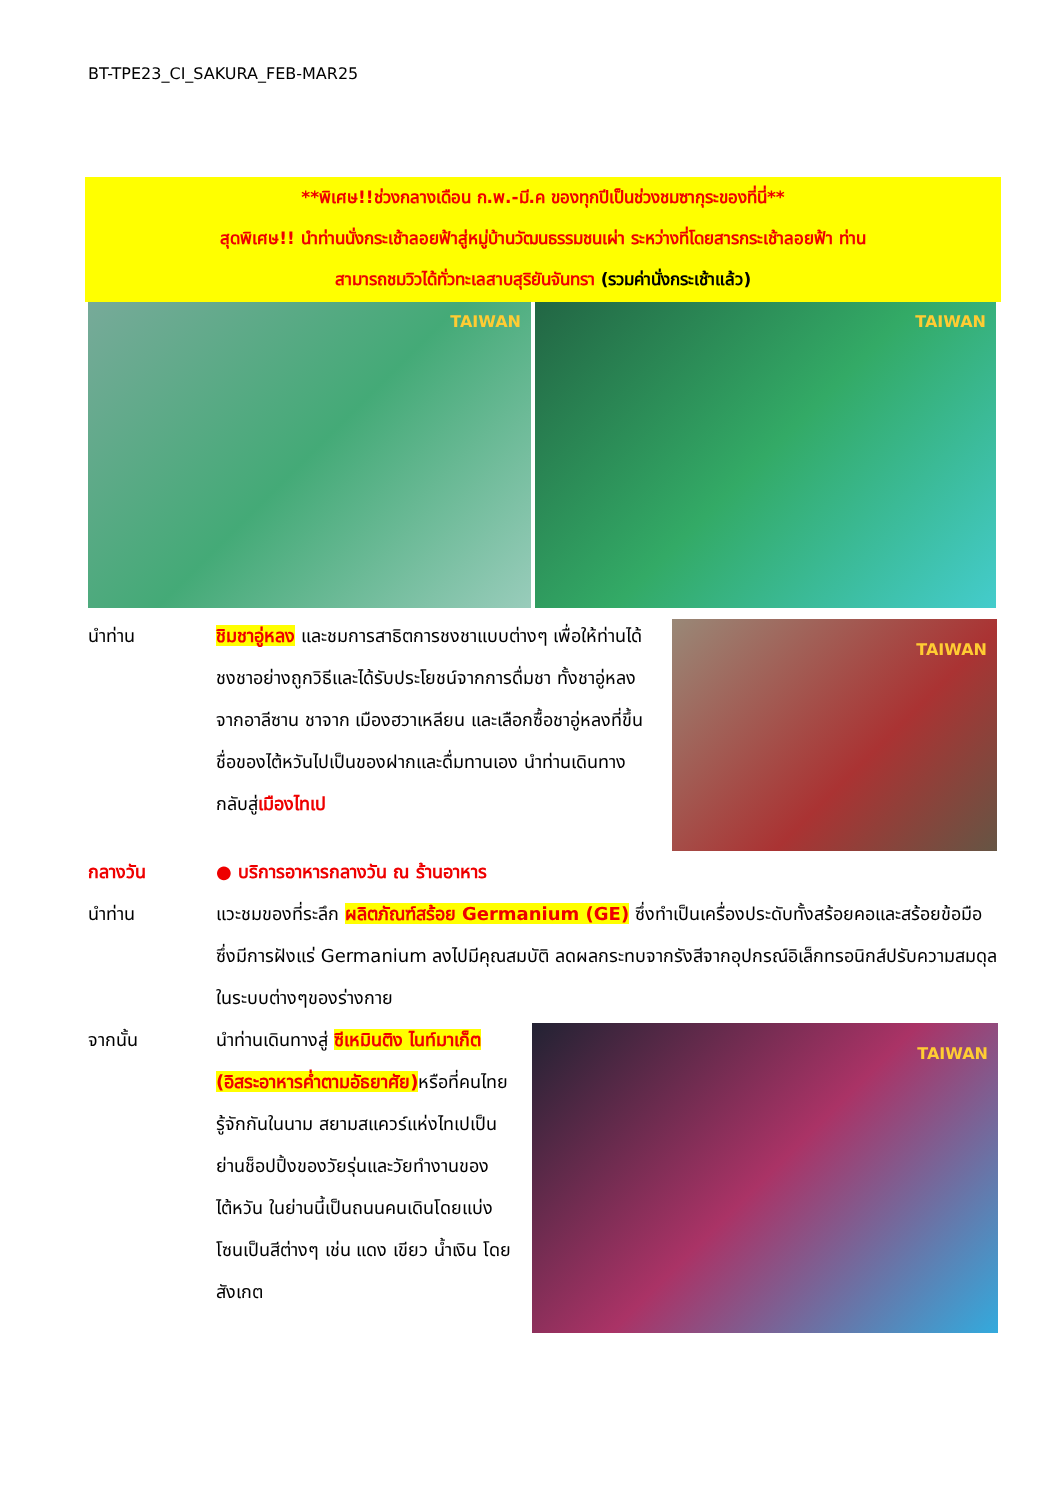BT-TPE23_CI_SAKURA_FEB-MAR25
**พิเศษ!!ช่วงกลางเดือน ก.พ.-มี.ค ของทุกปีเป็นช่วงชมซากุระของที่นี่**
สุดพิเศษ!! นำท่านนั่งกระเช้าลอยฟ้าสู่หมู่บ้านวัฒนธรรมชนเผ่า ระหว่างที่โดยสารกระเช้าลอยฟ้า ท่าน
สามารถชมวิวได้ทั่วทะเลสาบสุริยันจันทรา (รวมค่านั่งกระเช้าแล้ว)
TAIWAN
TAIWAN
นำท่าน ชิมชาอู่หลง และชมการสาธิตการชงชาแบบต่างๆ เพื่อให้ท่านได้ชงชาอย่างถูกวิธีและได้รับประโยชน์จากการดื่มชา ทั้งชาอู่หลงจากอาลีซาน ชาจาก เมืองฮวาเหลียน และเลือกซื้อชาอู่หลงที่ขึ้นชื่อของไต้หวันไปเป็นของฝากและดื่มทานเอง นำท่านเดินทางกลับสู่เมืองไทเป
TAIWAN
กลางวัน ● บริการอาหารกลางวัน ณ ร้านอาหาร
นำท่าน แวะชมของที่ระลึก ผลิตภัณฑ์สร้อย Germanium (GE) ซึ่งทำเป็นเครื่องประดับทั้งสร้อยคอและสร้อยข้อมือซึ่งมีการฝังแร่ Germanium ลงไปมีคุณสมบัติ ลดผลกระทบจากรังสีจากอุปกรณ์อิเล็กทรอนิกส์ปรับความสมดุลในระบบต่างๆของร่างกาย
จากนั้น นำท่านเดินทางสู่ ซีเหมินติง ไนท์มาเก็ต (อิสระอาหารค่ำตามอัธยาศัย) หรือที่คนไทยรู้จักกันในนาม สยามสแควร์แห่งไทเปเป็นย่านช็อปปิ้งของวัยรุ่นและวัยทำงานของไต้หวัน ในย่านนี้เป็นถนนคนเดินโดยแบ่งโซนเป็นสีต่างๆ เช่น แดง เขียว น้ำเงิน โดยสังเกต
TAIWAN